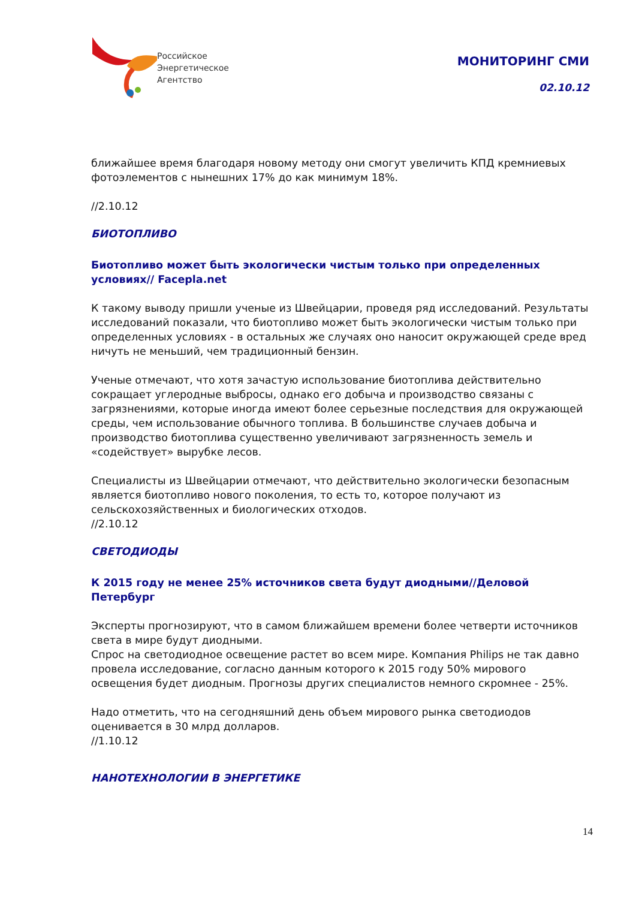Российское
Энергетическое
Агентство
МОНИТОРИНГ СМИ
02.10.12
ближайшее время благодаря новому методу они смогут увеличить КПД кремниевых фотоэлементов с нынешних 17% до как минимум 18%.
//2.10.12
БИОТОПЛИВО
Биотопливо может быть экологически чистым только при определенных условиях// Facepla.net
К такому выводу пришли ученые из Швейцарии, проведя ряд исследований. Результаты исследований показали, что биотопливо может быть экологически чистым только при определенных условиях - в остальных же случаях оно наносит окружающей среде вред ничуть не меньший, чем традиционный бензин.
Ученые отмечают, что хотя зачастую использование биотоплива действительно сокращает углеродные выбросы, однако его добыча и производство связаны с загрязнениями, которые иногда имеют более серьезные последствия для окружающей среды, чем использование обычного топлива. В большинстве случаев добыча и производство биотоплива существенно увеличивают загрязненность земель и «содействует» вырубке лесов.
Специалисты из Швейцарии отмечают, что действительно экологически безопасным является биотопливо нового поколения, то есть то, которое получают из сельскохозяйственных и биологических отходов.
//2.10.12
СВЕТОДИОДЫ
К 2015 году не менее 25% источников света будут диодными//Деловой Петербург
Эксперты прогнозируют, что в самом ближайшем времени более четверти источников света в мире будут диодными.
Спрос на светодиодное освещение растет во всем мире. Компания Philips не так давно провела исследование, согласно данным которого к 2015 году 50% мирового освещения будет диодным. Прогнозы других специалистов немного скромнее - 25%.
Надо отметить, что на сегодняшний день объем мирового рынка светодиодов оценивается в 30 млрд долларов.
//1.10.12
НАНОТЕХНОЛОГИИ В ЭНЕРГЕТИКЕ
14